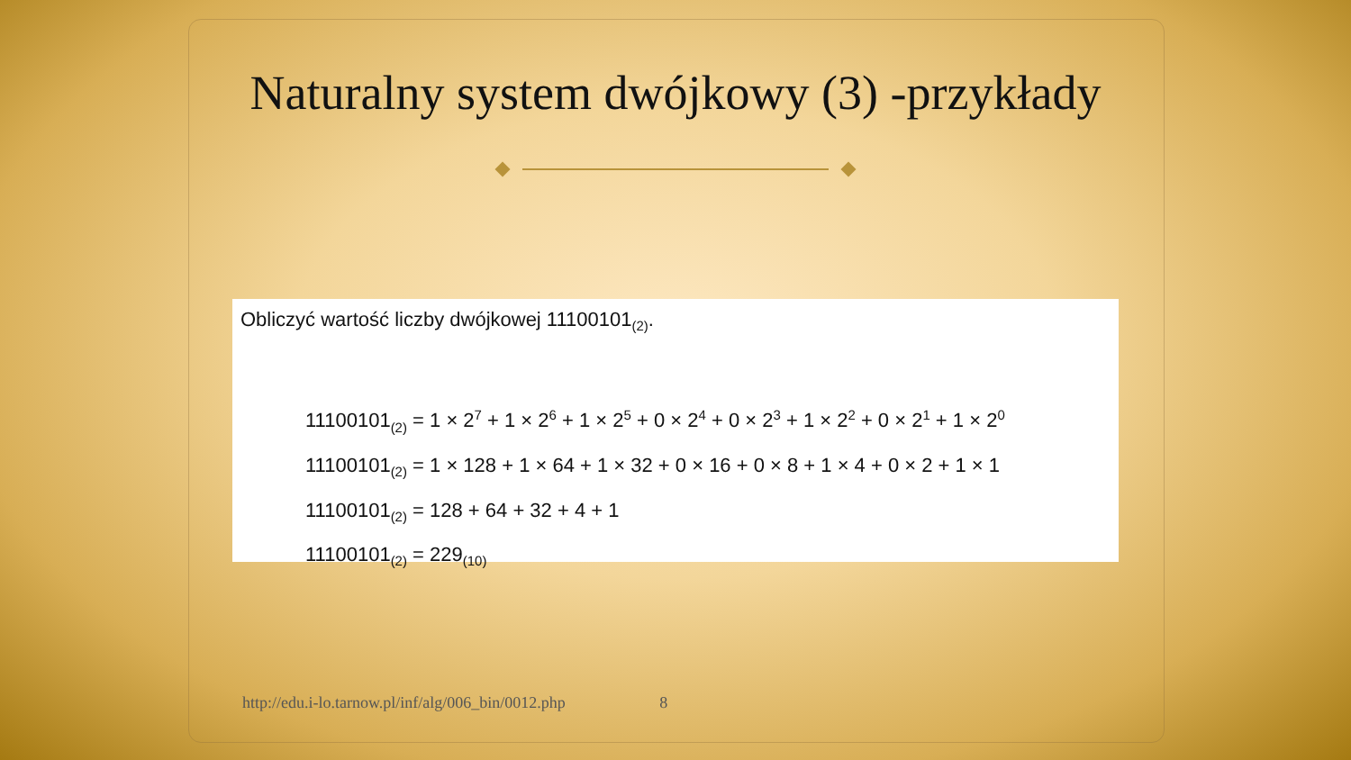Naturalny system dwójkowy (3) -przykłady
Obliczyć wartość liczby dwójkowej 11100101<sub>(2)</sub>.
11100101<sub>(2)</sub> = 1 × 2<sup>7</sup> + 1 × 2<sup>6</sup> + 1 × 2<sup>5</sup> + 0 × 2<sup>4</sup> + 0 × 2<sup>3</sup> + 1 × 2<sup>2</sup> + 0 × 2<sup>1</sup> + 1 × 2<sup>0</sup>
11100101<sub>(2)</sub> = 1 × 128 + 1 × 64 + 1 × 32 + 0 × 16 + 0 × 8 + 1 × 4 + 0 × 2 + 1 × 1
11100101<sub>(2)</sub> = 128 + 64 + 32 + 4 + 1
11100101<sub>(2)</sub> = 229<sub>(10)</sub>
http://edu.i-lo.tarnow.pl/inf/alg/006_bin/0012.php 8